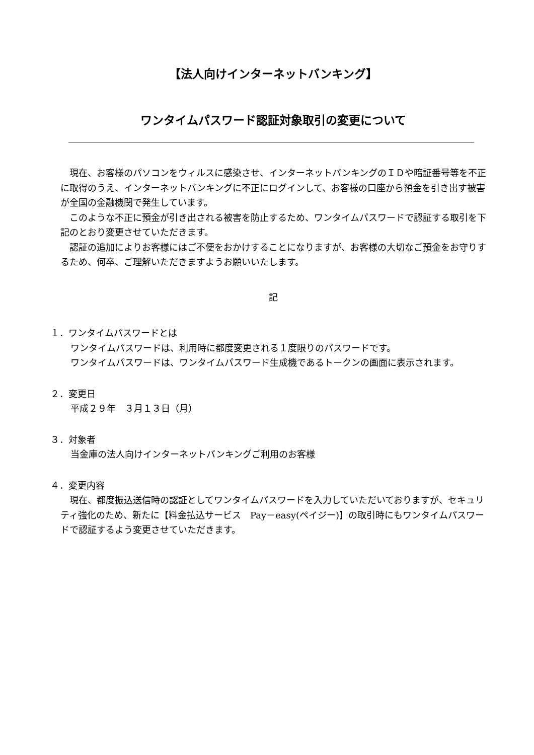【法人向けインターネットバンキング】
ワンタイムパスワード認証対象取引の変更について
現在、お客様のパソコンをウィルスに感染させ、インターネットバンキングのＩＤや暗証番号等を不正に取得のうえ、インターネットバンキングに不正にログインして、お客様の口座から預金を引き出す被害が全国の金融機関で発生しています。
このような不正に預金が引き出される被害を防止するため、ワンタイムパスワードで認証する取引を下記のとおり変更させていただきます。
認証の追加によりお客様にはご不便をおかけすることになりますが、お客様の大切なご預金をお守りするため、何卒、ご理解いただきますようお願いいたします。
記
１．ワンタイムパスワードとは
ワンタイムパスワードは、利用時に都度変更される１度限りのパスワードです。
ワンタイムパスワードは、ワンタイムパスワード生成機であるトークンの画面に表示されます。
２．変更日
平成２９年　３月１３日（月）
３．対象者
当金庫の法人向けインターネットバンキングご利用のお客様
４．変更内容
現在、都度振込送信時の認証としてワンタイムパスワードを入力していただいておりますが、セキュリティ強化のため、新たに【料金払込サービス　Pay－easy(ペイジー)】の取引時にもワンタイムパスワードで認証するよう変更させていただきます。